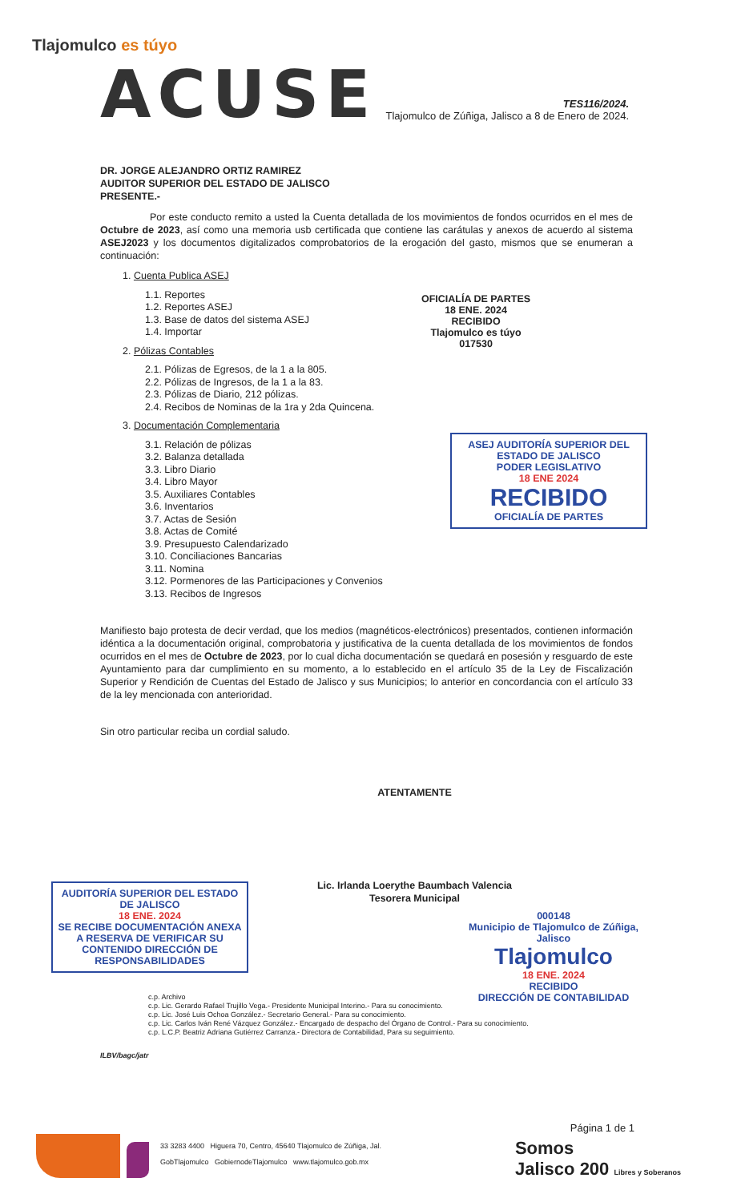Tlajomulco es túyo
ACUSE
TES116/2024.
Tlajomulco de Zúñiga, Jalisco a 8 de Enero de 2024.
DR. JORGE ALEJANDRO ORTIZ RAMIREZ
AUDITOR SUPERIOR DEL ESTADO DE JALISCO
PRESENTE.-
Por este conducto remito a usted la Cuenta detallada de los movimientos de fondos ocurridos en el mes de Octubre de 2023, así como una memoria usb certificada que contiene las carátulas y anexos de acuerdo al sistema ASEJ2023 y los documentos digitalizados comprobatorios de la erogación del gasto, mismos que se enumeran a continuación:
1. Cuenta Publica ASEJ
1.1. Reportes
1.2. Reportes ASEJ
1.3. Base de datos del sistema ASEJ
1.4. Importar
2. Pólizas Contables
2.1. Pólizas de Egresos, de la 1 a la 805.
2.2. Pólizas de Ingresos, de la 1 a la 83.
2.3. Pólizas de Diario, 212 pólizas.
2.4. Recibos de Nominas de la 1ra y 2da Quincena.
3. Documentación Complementaria
3.1. Relación de pólizas
3.2. Balanza detallada
3.3. Libro Diario
3.4. Libro Mayor
3.5. Auxiliares Contables
3.6. Inventarios
3.7. Actas de Sesión
3.8. Actas de Comité
3.9. Presupuesto Calendarizado
3.10. Conciliaciones Bancarias
3.11. Nomina
3.12. Pormenores de las Participaciones y Convenios
3.13. Recibos de Ingresos
Manifiesto bajo protesta de decir verdad, que los medios (magnéticos-electrónicos) presentados, contienen información idéntica a la documentación original, comprobatoria y justificativa de la cuenta detallada de los movimientos de fondos ocurridos en el mes de Octubre de 2023, por lo cual dicha documentación se quedará en posesión y resguardo de este Ayuntamiento para dar cumplimiento en su momento, a lo establecido en el artículo 35 de la Ley de Fiscalización Superior y Rendición de Cuentas del Estado de Jalisco y sus Municipios; lo anterior en concordancia con el artículo 33 de la ley mencionada con anterioridad.
Sin otro particular reciba un cordial saludo.
ATENTAMENTE
Lic. Irlanda Loerythe Baumbach Valencia
Tesorera Municipal
c.p. Archivo
c.p. Lic. Gerardo Rafael Trujillo Vega.- Presidente Municipal Interino.- Para su conocimiento.
c.p. Lic. José Luis Ochoa González.- Secretario General.- Para su conocimiento.
c.p. Lic. Carlos Iván René Vázquez González.- Encargado de despacho del Órgano de Control.- Para su conocimiento.
c.p. L.C.P. Beatriz Adriana Gutiérrez Carranza.- Directora de Contabilidad, Para su seguimiento.
ILBV/bagc/jatr
OFICIALÍA DE PARTES
18 ENE. 2024
RECIBIDO
Tlajomulco es túyo
017530
ASEJ AUDITORÍA SUPERIOR DEL ESTADO DE JALISCO
PODER LEGISLATIVO
18 ENE 2024
RECIBIDO
OFICIALÍA DE PARTES
AUDITORÍA SUPERIOR DEL ESTADO DE JALISCO
18 ENE. 2024
SE RECIBE DOCUMENTACIÓN ANEXA A RESERVA DE VERIFICAR SU CONTENIDO DIRECCIÓN DE RESPONSABILIDADES
000148
Municipio de Tlajomulco de Zúñiga, Jalisco
Tlajomulco
18 ENE. 2024
RECIBIDO
DIRECCIÓN DE CONTABILIDAD
Página 1 de 1
33 3283 4400 Higuera 70, Centro, 45640 Tlajomulco de Zúñiga, Jal.
GobTlajomulco GobiernodeTlajomulco www.tlajomulco.gob.mx
Somos
Jalisco 200 Libres y Soberanos